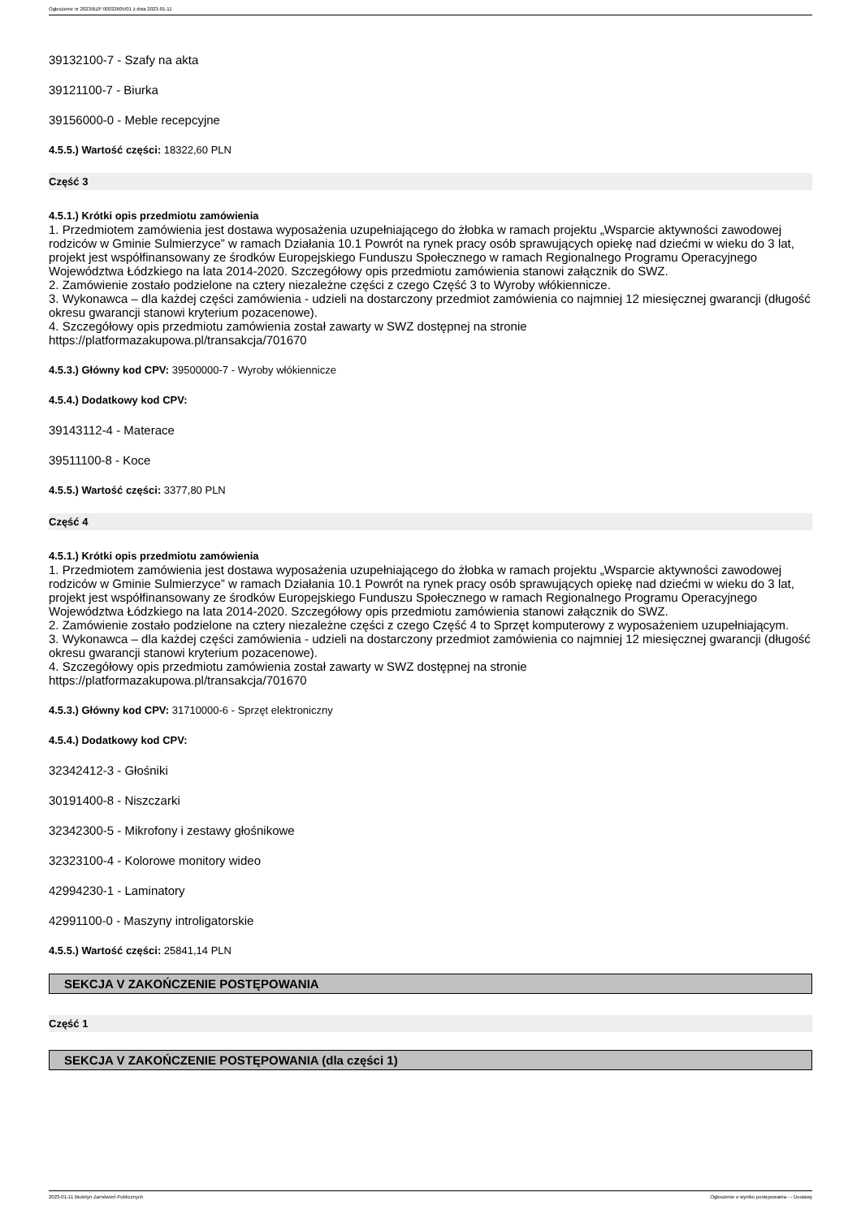Ogłoszenie nr 2023/BZP 00022605/01 z dnia 2023-01-11
39132100-7 - Szafy na akta
39121100-7 - Biurka
39156000-0 - Meble recepcyjne
4.5.5.) Wartość części: 18322,60 PLN
Część 3
4.5.1.) Krótki opis przedmiotu zamówienia
1. Przedmiotem zamówienia jest dostawa wyposażenia uzupełniającego do żłobka w ramach projektu „Wsparcie aktywności zawodowej rodziców w Gminie Sulmierzyce” w ramach Działania 10.1 Powrót na rynek pracy osób sprawujących opiekę nad dziećmi w wieku do 3 lat, projekt jest współfinansowany ze środków Europejskiego Funduszu Społecznego w ramach Regionalnego Programu Operacyjnego Województwa Łódzkiego na lata 2014-2020. Szczegółowy opis przedmiotu zamówienia stanowi załącznik do SWZ.
2. Zamówienie zostało podzielone na cztery niezależne części z czego Część 3 to Wyroby włókiennicze.
3. Wykonawca – dla każdej części zamówienia - udzieli na dostarczony przedmiot zamówienia co najmniej 12 miesięcznej gwarancji (długość okresu gwarancji stanowi kryterium pozacenowe).
4. Szczegółowy opis przedmiotu zamówienia został zawarty w SWZ dostępnej na stronie
https://platformazakupowa.pl/transakcja/701670
4.5.3.) Główny kod CPV: 39500000-7 - Wyroby włókiennicze
4.5.4.) Dodatkowy kod CPV:
39143112-4 - Materace
39511100-8 - Koce
4.5.5.) Wartość części: 3377,80 PLN
Część 4
4.5.1.) Krótki opis przedmiotu zamówienia
1. Przedmiotem zamówienia jest dostawa wyposażenia uzupełniającego do żłobka w ramach projektu „Wsparcie aktywności zawodowej rodziców w Gminie Sulmierzyce” w ramach Działania 10.1 Powrót na rynek pracy osób sprawujących opiekę nad dziećmi w wieku do 3 lat, projekt jest współfinansowany ze środków Europejskiego Funduszu Społecznego w ramach Regionalnego Programu Operacyjnego Województwa Łódzkiego na lata 2014-2020. Szczegółowy opis przedmiotu zamówienia stanowi załącznik do SWZ.
2. Zamówienie zostało podzielone na cztery niezależne części z czego Część 4 to Sprzęt komputerowy z wyposażeniem uzupełniającym.
3. Wykonawca – dla każdej części zamówienia - udzieli na dostarczony przedmiot zamówienia co najmniej 12 miesięcznej gwarancji (długość okresu gwarancji stanowi kryterium pozacenowe).
4. Szczegółowy opis przedmiotu zamówienia został zawarty w SWZ dostępnej na stronie
https://platformazakupowa.pl/transakcja/701670
4.5.3.) Główny kod CPV: 31710000-6 - Sprzęt elektroniczny
4.5.4.) Dodatkowy kod CPV:
32342412-3 - Głośniki
30191400-8 - Niszczarki
32342300-5 - Mikrofony i zestawy głośnikowe
32323100-4 - Kolorowe monitory wideo
42994230-1 - Laminatory
42991100-0 - Maszyny introligatorskie
4.5.5.) Wartość części: 25841,14 PLN
SEKCJA V ZAKOŃCZENIE POSTĘPOWANIA
Część 1
SEKCJA V ZAKOŃCZENIE POSTĘPOWANIA (dla części 1)
2023-01-11 Biuletyn Zamówień Publicznych Ogłoszenie o wyniku postępowania - - Dostawy